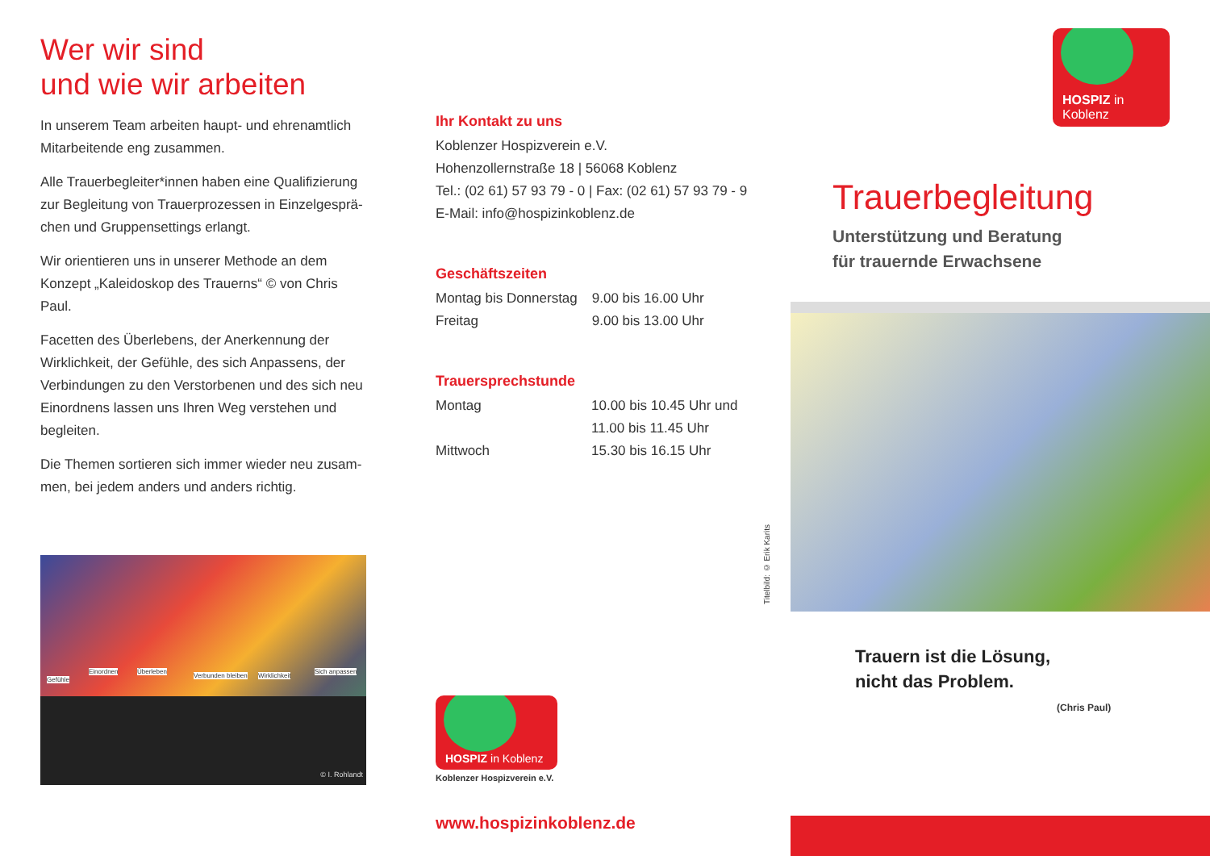Wer wir sind
und wie wir arbeiten
In unserem Team arbeiten haupt- und ehrenamtlich Mitarbeitende eng zusammen.
Alle Trauerbegleiter*innen haben eine Qualifizierung zur Begleitung von Trauerprozessen in Einzelgesprä-chen und Gruppensettings erlangt.
Wir orientieren uns in unserer Methode an dem Konzept „Kaleidoskop des Trauerns“ © von Chris Paul.
Facetten des Überlebens, der Anerkennung der Wirklichkeit, der Gefühle, des sich Anpassens, der Verbindungen zu den Verstorbenen und des sich neu Einordnens lassen uns Ihren Weg verstehen und begleiten.
Die Themen sortieren sich immer wieder neu zusam-men, bei jedem anders und anders richtig.
Gefühle
Einordnen Überleben
Verbunden bleiben Wirklichkeit
Sich anpassen
© I. Rohlandt
Ihr Kontakt zu uns
Koblenzer Hospizverein e.V.
Hohenzollernstraße 18 | 56068 Koblenz
Tel.: (02 61) 57 93 79 - 0 | Fax: (02 61) 57 93 79 - 9
E-Mail: info@hospizinkoblenz.de
Geschäftszeiten
| Montag bis Donnerstag | 9.00 bis 16.00 Uhr |
| Freitag | 9.00 bis 13.00 Uhr |
Trauersprechstunde
| Montag | 10.00 bis 10.45 Uhr und 11.00 bis 11.45 Uhr |
| Mittwoch | 15.30 bis 16.15 Uhr |
HOSPIZ in Koblenz
Koblenzer Hospizverein e.V.
www.hospizinkoblenz.de
Titelbild: © Erik Karits
HOSPIZ in Koblenz
Trauerbegleitung
Unterstützung und Beratung
für trauernde Erwachsene
Trauern ist die Lösung,
nicht das Problem.
(Chris Paul)